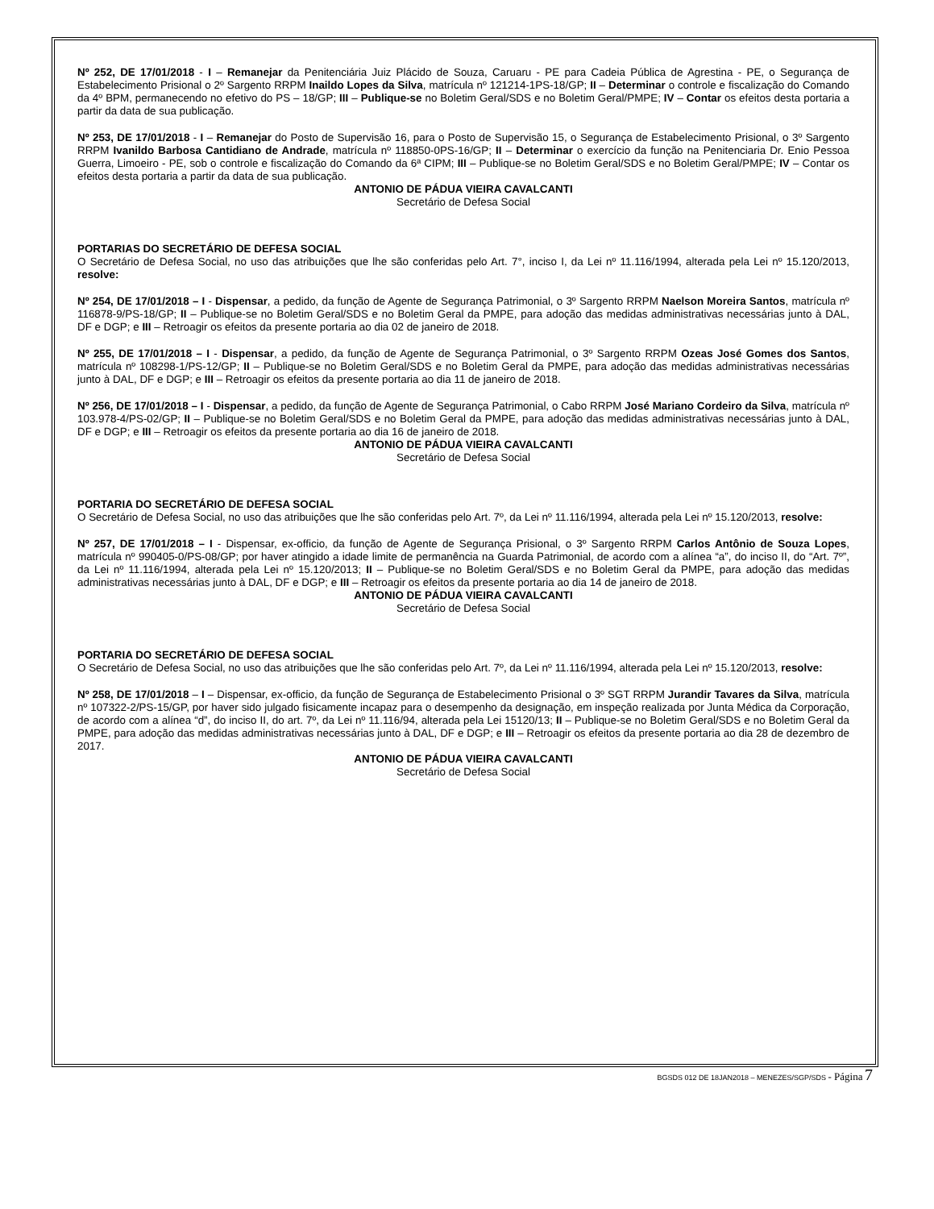Nº 252, DE 17/01/2018 - I – Remanejar da Penitenciária Juiz Plácido de Souza, Caruaru - PE para Cadeia Pública de Agrestina - PE, o Segurança de Estabelecimento Prisional o 2º Sargento RRPM Inaildo Lopes da Silva, matrícula nº 121214-1PS-18/GP; II – Determinar o controle e fiscalização do Comando da 4º BPM, permanecendo no efetivo do PS – 18/GP; III – Publique-se no Boletim Geral/SDS e no Boletim Geral/PMPE; IV – Contar os efeitos desta portaria a partir da data de sua publicação.
Nº 253, DE 17/01/2018 - I – Remanejar do Posto de Supervisão 16, para o Posto de Supervisão 15, o Segurança de Estabelecimento Prisional, o 3º Sargento RRPM Ivanildo Barbosa Cantidiano de Andrade, matrícula nº 118850-0PS-16/GP; II – Determinar o exercício da função na Penitenciaria Dr. Enio Pessoa Guerra, Limoeiro - PE, sob o controle e fiscalização do Comando da 6ª CIPM; III – Publique-se no Boletim Geral/SDS e no Boletim Geral/PMPE; IV – Contar os efeitos desta portaria a partir da data de sua publicação.
ANTONIO DE PÁDUA VIEIRA CAVALCANTI
Secretário de Defesa Social
PORTARIAS DO SECRETÁRIO DE DEFESA SOCIAL
O Secretário de Defesa Social, no uso das atribuições que lhe são conferidas pelo Art. 7°, inciso I, da Lei nº 11.116/1994, alterada pela Lei nº 15.120/2013, resolve:
Nº 254, DE 17/01/2018 – I - Dispensar, a pedido, da função de Agente de Segurança Patrimonial, o 3º Sargento RRPM Naelson Moreira Santos, matrícula nº 116878-9/PS-18/GP; II – Publique-se no Boletim Geral/SDS e no Boletim Geral da PMPE, para adoção das medidas administrativas necessárias junto à DAL, DF e DGP; e III – Retroagir os efeitos da presente portaria ao dia 02 de janeiro de 2018.
Nº 255, DE 17/01/2018 – I - Dispensar, a pedido, da função de Agente de Segurança Patrimonial, o 3º Sargento RRPM Ozeas José Gomes dos Santos, matrícula nº 108298-1/PS-12/GP; II – Publique-se no Boletim Geral/SDS e no Boletim Geral da PMPE, para adoção das medidas administrativas necessárias junto à DAL, DF e DGP; e III – Retroagir os efeitos da presente portaria ao dia 11 de janeiro de 2018.
Nº 256, DE 17/01/2018 – I - Dispensar, a pedido, da função de Agente de Segurança Patrimonial, o Cabo RRPM José Mariano Cordeiro da Silva, matrícula nº 103.978-4/PS-02/GP; II – Publique-se no Boletim Geral/SDS e no Boletim Geral da PMPE, para adoção das medidas administrativas necessárias junto à DAL, DF e DGP; e III – Retroagir os efeitos da presente portaria ao dia 16 de janeiro de 2018.
ANTONIO DE PÁDUA VIEIRA CAVALCANTI
Secretário de Defesa Social
PORTARIA DO SECRETÁRIO DE DEFESA SOCIAL
O Secretário de Defesa Social, no uso das atribuições que lhe são conferidas pelo Art. 7º, da Lei nº 11.116/1994, alterada pela Lei nº 15.120/2013, resolve:
Nº 257, DE 17/01/2018 – I - Dispensar, ex-officio, da função de Agente de Segurança Prisional, o 3º Sargento RRPM Carlos Antônio de Souza Lopes, matrícula nº 990405-0/PS-08/GP; por haver atingido a idade limite de permanência na Guarda Patrimonial, de acordo com a alínea “a”, do inciso II, do “Art. 7º”, da Lei nº 11.116/1994, alterada pela Lei nº 15.120/2013; II – Publique-se no Boletim Geral/SDS e no Boletim Geral da PMPE, para adoção das medidas administrativas necessárias junto à DAL, DF e DGP; e III – Retroagir os efeitos da presente portaria ao dia 14 de janeiro de 2018.
ANTONIO DE PÁDUA VIEIRA CAVALCANTI
Secretário de Defesa Social
PORTARIA DO SECRETÁRIO DE DEFESA SOCIAL
O Secretário de Defesa Social, no uso das atribuições que lhe são conferidas pelo Art. 7º, da Lei nº 11.116/1994, alterada pela Lei nº 15.120/2013, resolve:
Nº 258, DE 17/01/2018 – I – Dispensar, ex-officio, da função de Segurança de Estabelecimento Prisional o 3º SGT RRPM Jurandir Tavares da Silva, matrícula nº 107322-2/PS-15/GP, por haver sido julgado fisicamente incapaz para o desempenho da designação, em inspeção realizada por Junta Médica da Corporação, de acordo com a alínea “d”, do inciso II, do art. 7º, da Lei nº 11.116/94, alterada pela Lei 15120/13; II – Publique-se no Boletim Geral/SDS e no Boletim Geral da PMPE, para adoção das medidas administrativas necessárias junto à DAL, DF e DGP; e III – Retroagir os efeitos da presente portaria ao dia 28 de dezembro de 2017.
ANTONIO DE PÁDUA VIEIRA CAVALCANTI
Secretário de Defesa Social
BGSDS 012 DE 18JAN2018 – MENEZES/SGP/SDS - Página 7